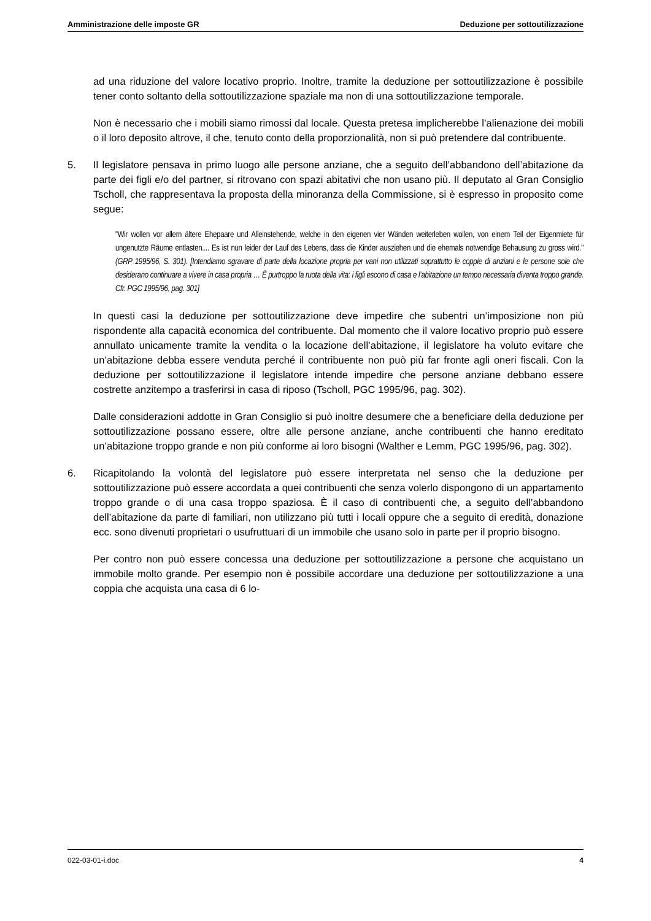Amministrazione delle imposte GR Deduzione per sottoutilizzazione
ad una riduzione del valore locativo proprio. Inoltre, tramite la deduzione per sottoutilizzazione è possibile tener conto soltanto della sottoutilizzazione spaziale ma non di una sottoutilizzazione temporale.
Non è necessario che i mobili siamo rimossi dal locale. Questa pretesa implicherebbe l’alienazione dei mobili o il loro deposito altrove, il che, tenuto conto della proporzionalità, non si può pretendere dal contribuente.
5. Il legislatore pensava in primo luogo alle persone anziane, che a seguito dell’abbandono dell’abitazione da parte dei figli e/o del partner, si ritrovano con spazi abitativi che non usano più. Il deputato al Gran Consiglio Tscholl, che rappresentava la proposta della minoranza della Commissione, si è espresso in proposito come segue:
"Wir wollen vor allem ältere Ehepaare und Alleinstehende, welche in den eigenen vier Wänden weiterleben wollen, von einem Teil der Eigenmiete für ungenutzte Räume entlasten.... Es ist nun leider der Lauf des Lebens, dass die Kinder ausziehen und die ehemals notwendige Behausung zu gross wird." (GRP 1995/96, S. 301). [Intendiamo sgravare di parte della locazione propria per vani non utilizzati soprattutto le coppie di anziani e le persone sole che desiderano continuare a vivere in casa propria … È purtroppo la ruota della vita: i figli escono di casa e l’abitazione un tempo necessaria diventa troppo grande. Cfr. PGC 1995/96, pag. 301]
In questi casi la deduzione per sottoutilizzazione deve impedire che subentri un’imposizione non più rispondente alla capacità economica del contribuente. Dal momento che il valore locativo proprio può essere annullato unicamente tramite la vendita o la locazione dell’abitazione, il legislatore ha voluto evitare che un’abitazione debba essere venduta perché il contribuente non può più far fronte agli oneri fiscali. Con la deduzione per sottoutilizzazione il legislatore intende impedire che persone anziane debbano essere costrette anzitempo a trasferirsi in casa di riposo (Tscholl, PGC 1995/96, pag. 302).
Dalle considerazioni addotte in Gran Consiglio si può inoltre desumere che a beneficiare della deduzione per sottoutilizzazione possano essere, oltre alle persone anziane, anche contribuenti che hanno ereditato un’abitazione troppo grande e non più conforme ai loro bisogni (Walther e Lemm, PGC 1995/96, pag. 302).
6. Ricapitolando la volontà del legislatore può essere interpretata nel senso che la deduzione per sottoutilizzazione può essere accordata a quei contribuenti che senza volerlo dispongono di un appartamento troppo grande o di una casa troppo spaziosa. È il caso di contribuenti che, a seguito dell’abbandono dell’abitazione da parte di familiari, non utilizzano più tutti i locali oppure che a seguito di eredità, donazione ecc. sono divenuti proprietari o usufruttuari di un immobile che usano solo in parte per il proprio bisogno.
Per contro non può essere concessa una deduzione per sottoutilizzazione a persone che acquistano un immobile molto grande. Per esempio non è possibile accordare una deduzione per sottoutilizzazione a una coppia che acquista una casa di 6 lo-
022-03-01-i.doc 4